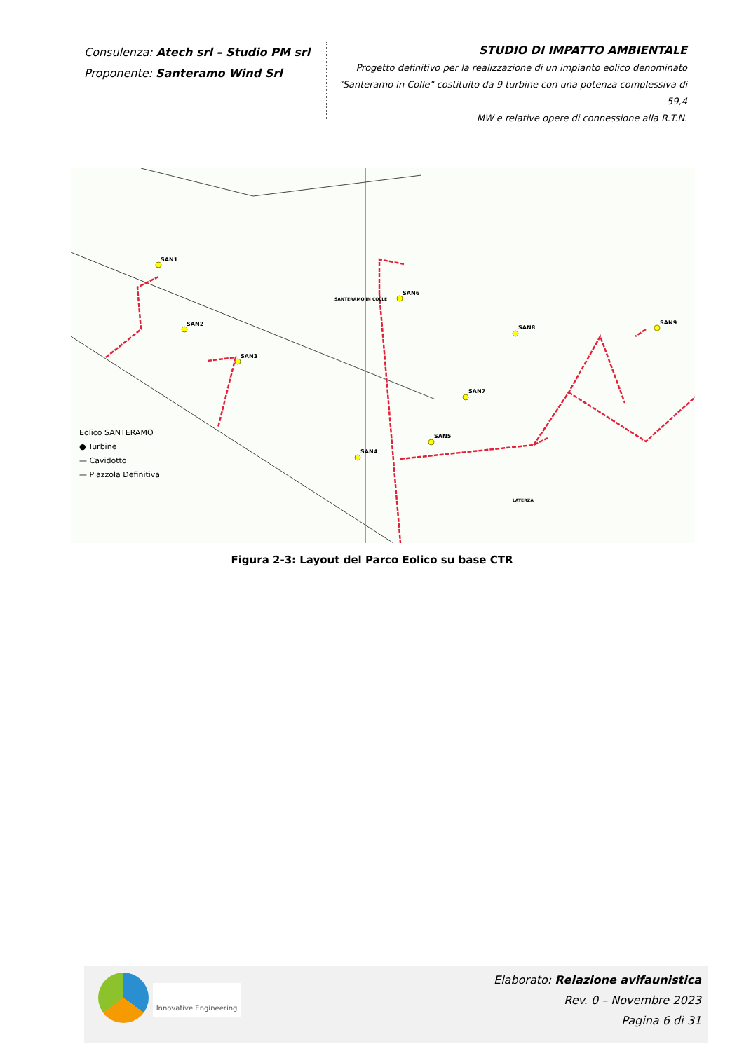Consulenza: Atech srl – Studio PM srl
Proponente: Santeramo Wind Srl
STUDIO DI IMPATTO AMBIENTALE
Progetto definitivo per la realizzazione di un impianto eolico denominato
"Santeramo in Colle" costituito da 9 turbine con una potenza complessiva di 59,4
MW e relative opere di connessione alla R.T.N.
SAN1
SAN2
SAN3
SAN4
SAN5
SAN6
SANTERAMO IN COLLE
SAN7
SAN8
SAN9
LATERZA
Eolico SANTERAMO
● Turbine
— Cavidotto
— Piazzola Definitiva
Figura 2-3: Layout del Parco Eolico su base CTR
Innovative Engineering
Elaborato: Relazione avifaunistica
Rev. 0 – Novembre 2023
Pagina 6 di 31